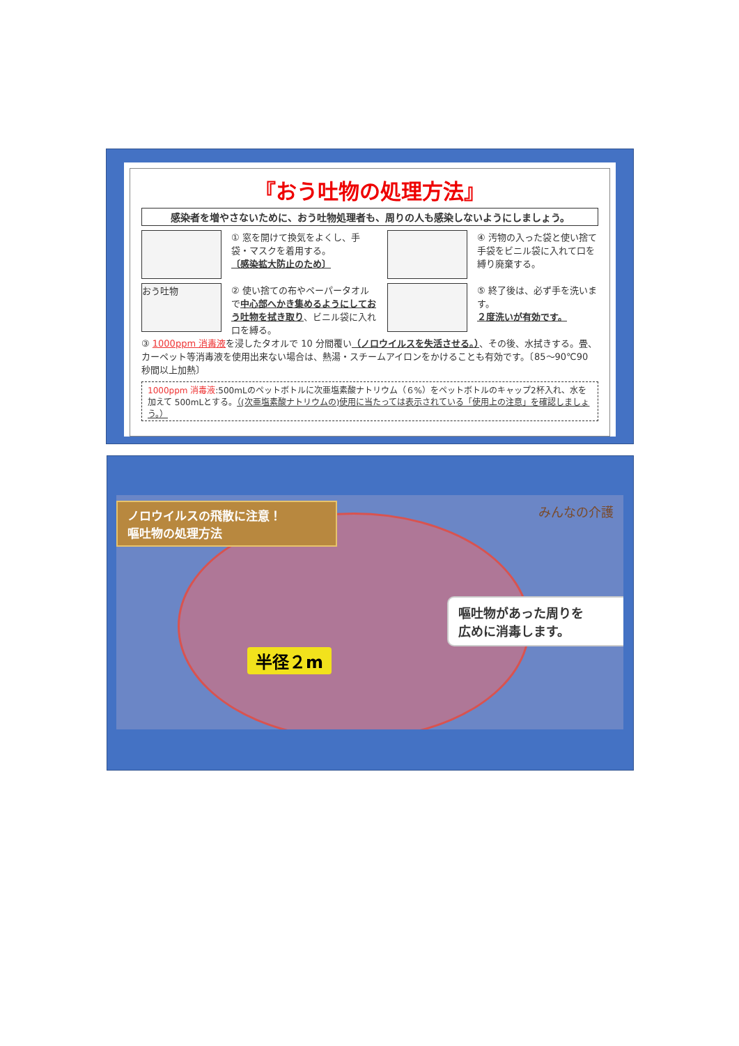『おう吐物の処理方法』
感染者を増やさないために、おう吐物処理者も、周りの人も感染しないようにしましょう。
① 窓を開けて換気をよくし、手袋・マスクを着用する。
〔感染拡大防止のため〕
④ 汚物の入った袋と使い捨て手袋をビニル袋に入れて口を縛り廃棄する。
おう吐物
② 使い捨ての布やペーパータオルで中心部へかき集めるようにしておう吐物を拭き取り、ビニル袋に入れ口を縛る。
⑤ 終了後は、必ず手を洗います。
２度洗いが有効です。
③ 1000ppm 消毒液を浸したタオルで 10 分間覆い（ノロウイルスを失活させる。）、その後、水拭きする。畳、カーペット等消毒液を使用出来ない場合は、熱湯・スチームアイロンをかけることも有効です。〔85～90℃90 秒間以上加熱〕
1000ppm 消毒液:500mLのペットボトルに次亜塩素酸ナトリウム（６%）をペットボトルのキャップ2杯入れ、水を加えて 500mLとする。（(次亜塩素酸ナトリウムの)使用に当たっては表示されている「使用上の注意」を確認しましょう。）
ノロウイルスの飛散に注意！
嘔吐物の処理方法
みんなの介護
嘔吐物があった周りを
広めに消毒します。
半径２m